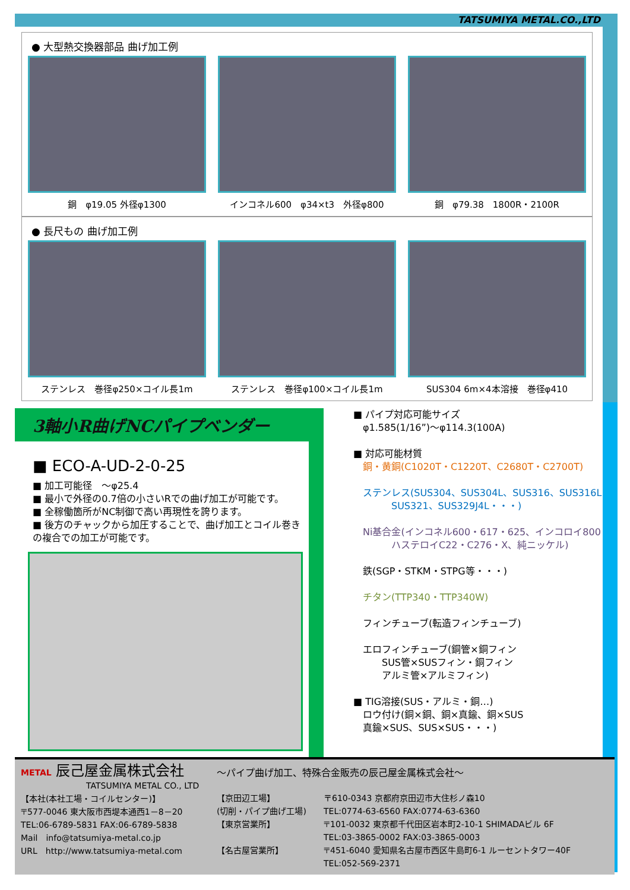TATSUMIYA METAL.CO.,LTD
● 大型熱交換器部品 曲げ加工例
銅　φ19.05 外径φ1300 インコネル600　φ34×t3　外径φ800 銅　φ79.38　1800R・2100R
● 長尺もの 曲げ加工例
ステンレス　巻径φ250×コイル長1m ステンレス　巻径φ100×コイル長1m SUS304 6m×4本溶接　巻径φ410
3軸小R曲げNCパイプベンダー
■ ECO-A-UD-2-0-25
■ 加工可能径　～φ25.4
■ 最小で外径の0.7倍の小さいRでの曲げ加工が可能です。
■ 全稼働箇所がNC制御で高い再現性を誇ります。
■ 後方のチャックから加圧することで、曲げ加工とコイル巻き の複合での加工が可能です。
■ パイプ対応可能サイズ
　φ1.585(1/16”)～φ114.3(100A)
■ 対応可能材質
　銅・黄銅(C1020T・C1220T、C2680T・C2700T)
　ステンレス(SUS304、SUS304L、SUS316、SUS316L
　　　　SUS321、SUS329J4L・・・)
　Ni基合金(インコネル600・617・625、インコロイ800
　　　　ハステロイC22・C276・X、純ニッケル)
　鉄(SGP・STKM・STPG等・・・)
　チタン(TTP340・TTP340W)
　フィンチューブ(転造フィンチューブ)
　エロフィンチューブ(銅管×銅フィン
　　　SUS管×SUSフィン・銅フィン
　　　アルミ管×アルミフィン)
■ TIG溶接(SUS・アルミ・銅…)
　ロウ付け(銅×銅、銅×真鍮、銅×SUS
　真鍮×SUS、SUS×SUS・・・)
METAL 辰己屋金属株式会社
TATSUMIYA METAL CO., LTD
【本社(本社工場・コイルセンター)】
〒577-0046 東大阪市西堤本通西1－8－20
TEL:06-6789-5831 FAX:06-6789-5838
Mail　info@tatsumiya-metal.co.jp
URL　http://www.tatsumiya-metal.com
～パイプ曲げ加工、特殊合金販売の辰己屋金属株式会社～
【京田辺工場】
(切削・パイプ曲げ工場)
【東京営業所】
【名古屋営業所】
〒610-0343 京都府京田辺市大住杉ノ森10
TEL:0774-63-6560 FAX:0774-63-6360
〒101-0032 東京都千代田区岩本町2-10-1 SHIMADAビル 6F
TEL:03-3865-0002 FAX:03-3865-0003
〒451-6040 愛知県名古屋市西区牛島町6-1 ルーセントタワー40F
TEL:052-569-2371